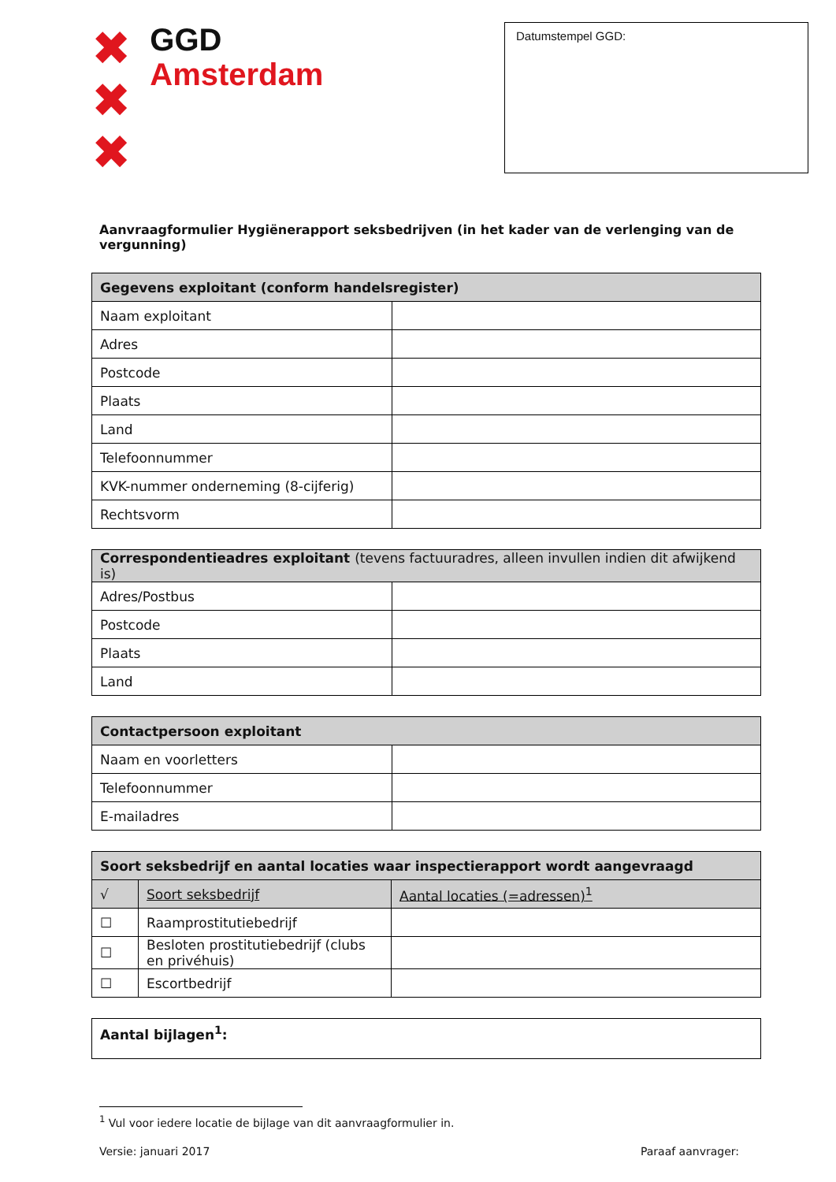✖
✖
✖
GGD
Amsterdam
Datumstempel GGD:
Aanvraagformulier Hygiënerapport seksbedrijven (in het kader van de verlenging van de vergunning)
| Gegevens exploitant (conform handelsregister) | |
| --- | --- |
| Naam exploitant | |
| Adres | |
| Postcode | |
| Plaats | |
| Land | |
| Telefoonnummer | |
| KVK-nummer onderneming (8-cijferig) | |
| Rechtsvorm | |
| Correspondentieadres exploitant (tevens factuuradres, alleen invullen indien dit afwijkend is) | |
| --- | --- |
| Adres/Postbus | |
| Postcode | |
| Plaats | |
| Land | |
| Contactpersoon exploitant | |
| --- | --- |
| Naam en voorletters | |
| Telefoonnummer | |
| E-mailadres | |
| Soort seksbedrijf en aantal locaties waar inspectierapport wordt aangevraagd | | |
| --- | --- | --- |
| √ | Soort seksbedrijf | Aantal locaties (=adressen)<sup>1</sup> |
| ☐ | Raamprostitutiebedrijf | |
| ☐ | Besloten prostitutiebedrijf (clubs en privéhuis) | |
| ☐ | Escortbedrijf | |
| Aantal bijlagen<sup>1</sup>: |
<sup>1</sup> Vul voor iedere locatie de bijlage van dit aanvraagformulier in.
Versie: januari 2017 Paraaf aanvrager: